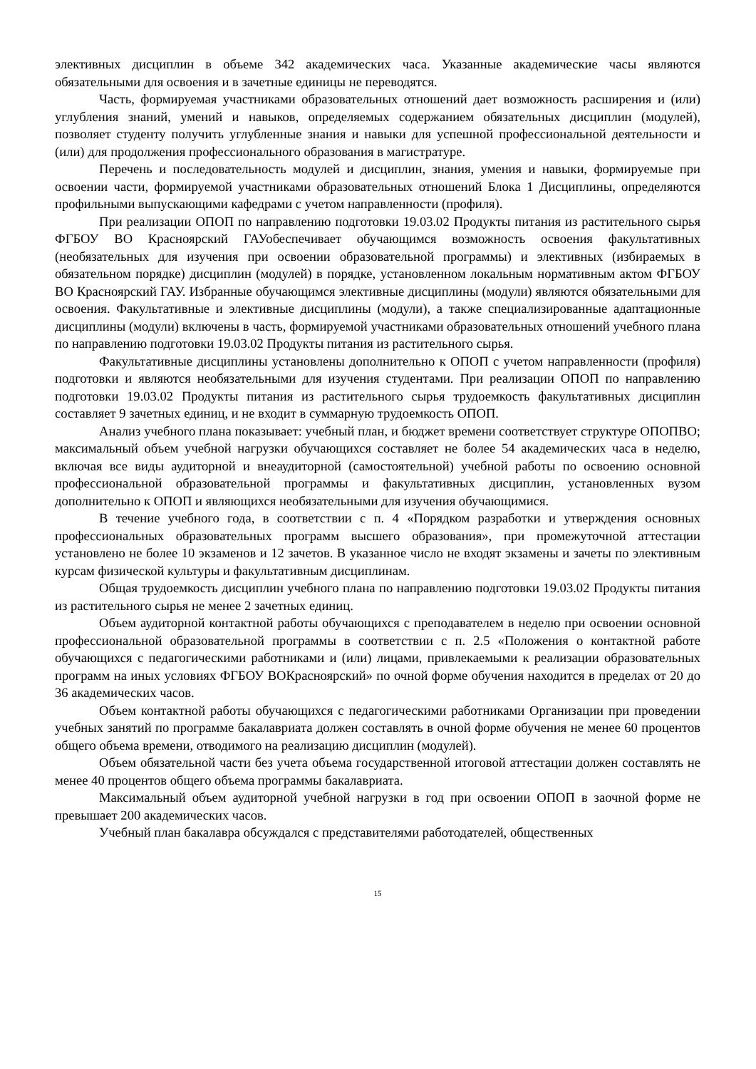элективных дисциплин в объеме 342 академических часа. Указанные академические часы являются обязательными для освоения и в зачетные единицы не переводятся.
Часть, формируемая участниками образовательных отношений дает возможность расширения и (или) углубления знаний, умений и навыков, определяемых содержанием обязательных дисциплин (модулей), позволяет студенту получить углубленные знания и навыки для успешной профессиональной деятельности и (или) для продолжения профессионального образования в магистратуре.
Перечень и последовательность модулей и дисциплин, знания, умения и навыки, формируемые при освоении части, формируемой участниками образовательных отношений Блока 1 Дисциплины, определяются профильными выпускающими кафедрами с учетом направленности (профиля).
При реализации ОПОП по направлению подготовки 19.03.02 Продукты питания из растительного сырья ФГБОУ ВО Красноярский ГАУобеспечивает обучающимся возможность освоения факультативных (необязательных для изучения при освоении образовательной программы) и элективных (избираемых в обязательном порядке) дисциплин (модулей) в порядке, установленном локальным нормативным актом ФГБОУ ВО Красноярский ГАУ. Избранные обучающимся элективные дисциплины (модули) являются обязательными для освоения. Факультативные и элективные дисциплины (модули), а также специализированные адаптационные дисциплины (модули) включены в часть, формируемой участниками образовательных отношений учебного плана по направлению подготовки 19.03.02 Продукты питания из растительного сырья.
Факультативные дисциплины установлены дополнительно к ОПОП с учетом направленности (профиля) подготовки и являются необязательными для изучения студентами. При реализации ОПОП по направлению подготовки 19.03.02 Продукты питания из растительного сырья трудоемкость факультативных дисциплин составляет 9 зачетных единиц, и не входит в суммарную трудоемкость ОПОП.
Анализ учебного плана показывает: учебный план, и бюджет времени соответствует структуре ОПОПВО; максимальный объем учебной нагрузки обучающихся составляет не более 54 академических часа в неделю, включая все виды аудиторной и внеаудиторной (самостоятельной) учебной работы по освоению основной профессиональной образовательной программы и факультативных дисциплин, установленных вузом дополнительно к ОПОП и являющихся необязательными для изучения обучающимися.
В течение учебного года, в соответствии с п. 4 «Порядком разработки и утверждения основных профессиональных образовательных программ высшего образования», при промежуточной аттестации установлено не более 10 экзаменов и 12 зачетов. В указанное число не входят экзамены и зачеты по элективным курсам физической культуры и факультативным дисциплинам.
Общая трудоемкость дисциплин учебного плана по направлению подготовки 19.03.02 Продукты питания из растительного сырья не менее 2 зачетных единиц.
Объем аудиторной контактной работы обучающихся с преподавателем в неделю при освоении основной профессиональной образовательной программы в соответствии с п. 2.5 «Положения о контактной работе обучающихся с педагогическими работниками и (или) лицами, привлекаемыми к реализации образовательных программ на иных условиях ФГБОУ ВОКрасноярский» по очной форме обучения находится в пределах от 20 до 36 академических часов.
Объем контактной работы обучающихся с педагогическими работниками Организации при проведении учебных занятий по программе бакалавриата должен составлять в очной форме обучения не менее 60 процентов общего объема времени, отводимого на реализацию дисциплин (модулей).
Объем обязательной части без учета объема государственной итоговой аттестации должен составлять не менее 40 процентов общего объема программы бакалавриата.
Максимальный объем аудиторной учебной нагрузки в год при освоении ОПОП в заочной форме не превышает 200 академических часов.
Учебный план бакалавра обсуждался с представителями работодателей, общественных
15